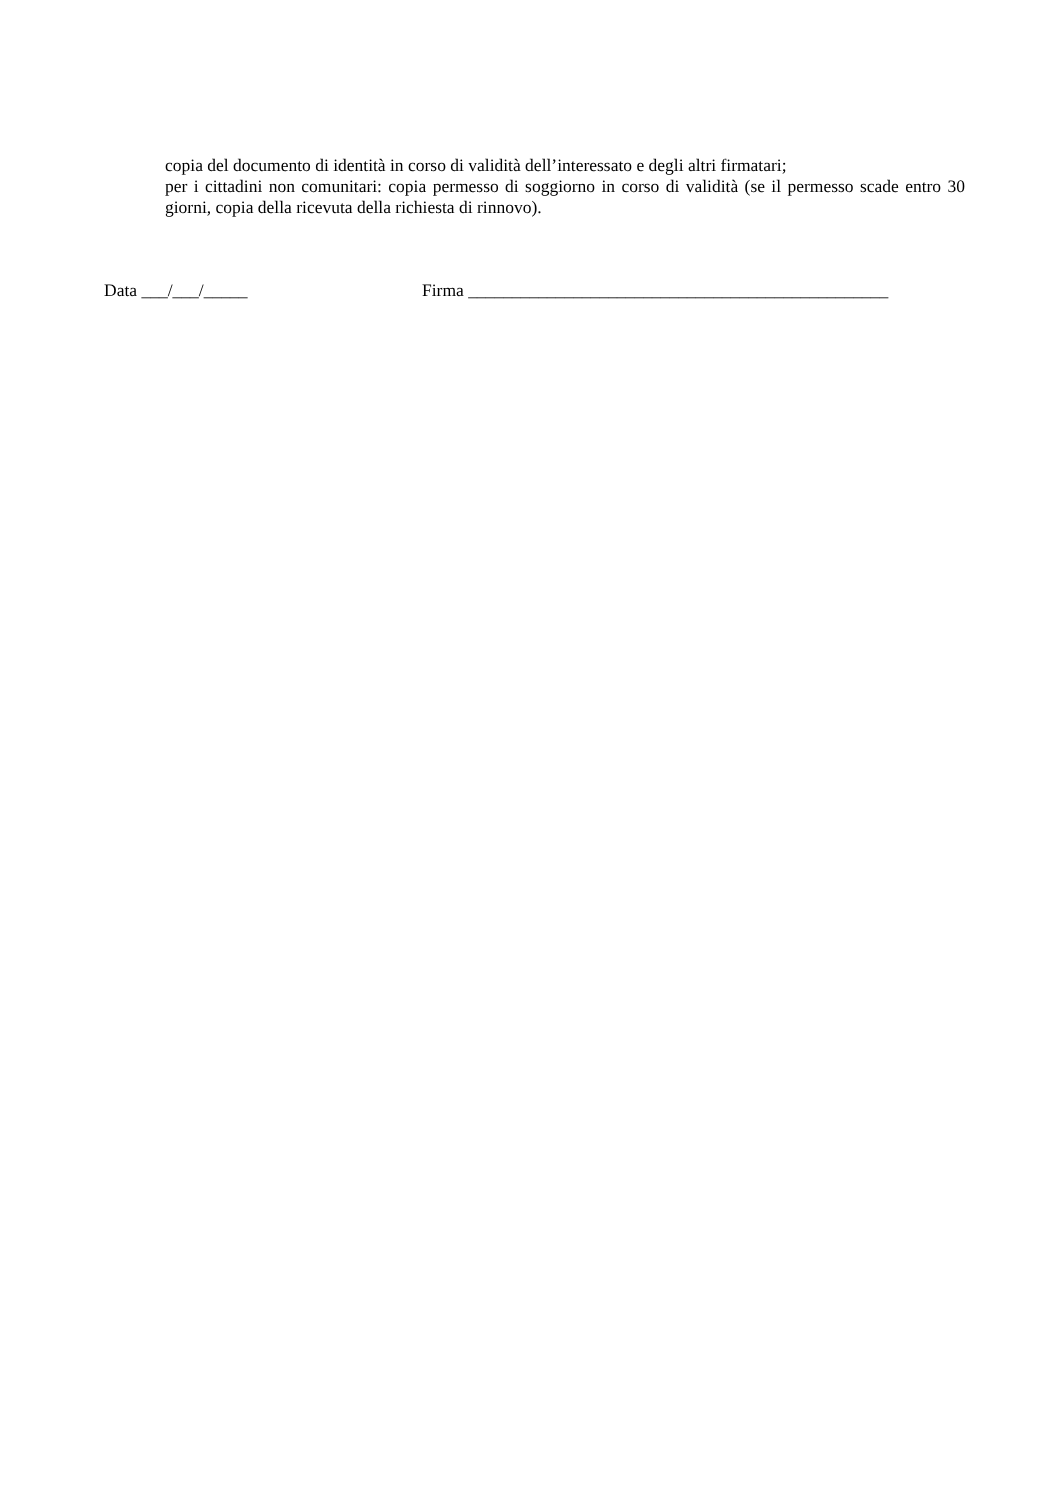copia del documento di identità in corso di validità dell’interessato e degli altri firmatari;
per i cittadini non comunitari: copia permesso di soggiorno in corso di validità (se il permesso scade entro 30 giorni, copia della ricevuta della richiesta di rinnovo).
Data ___/___/_____ Firma ________________________________________________